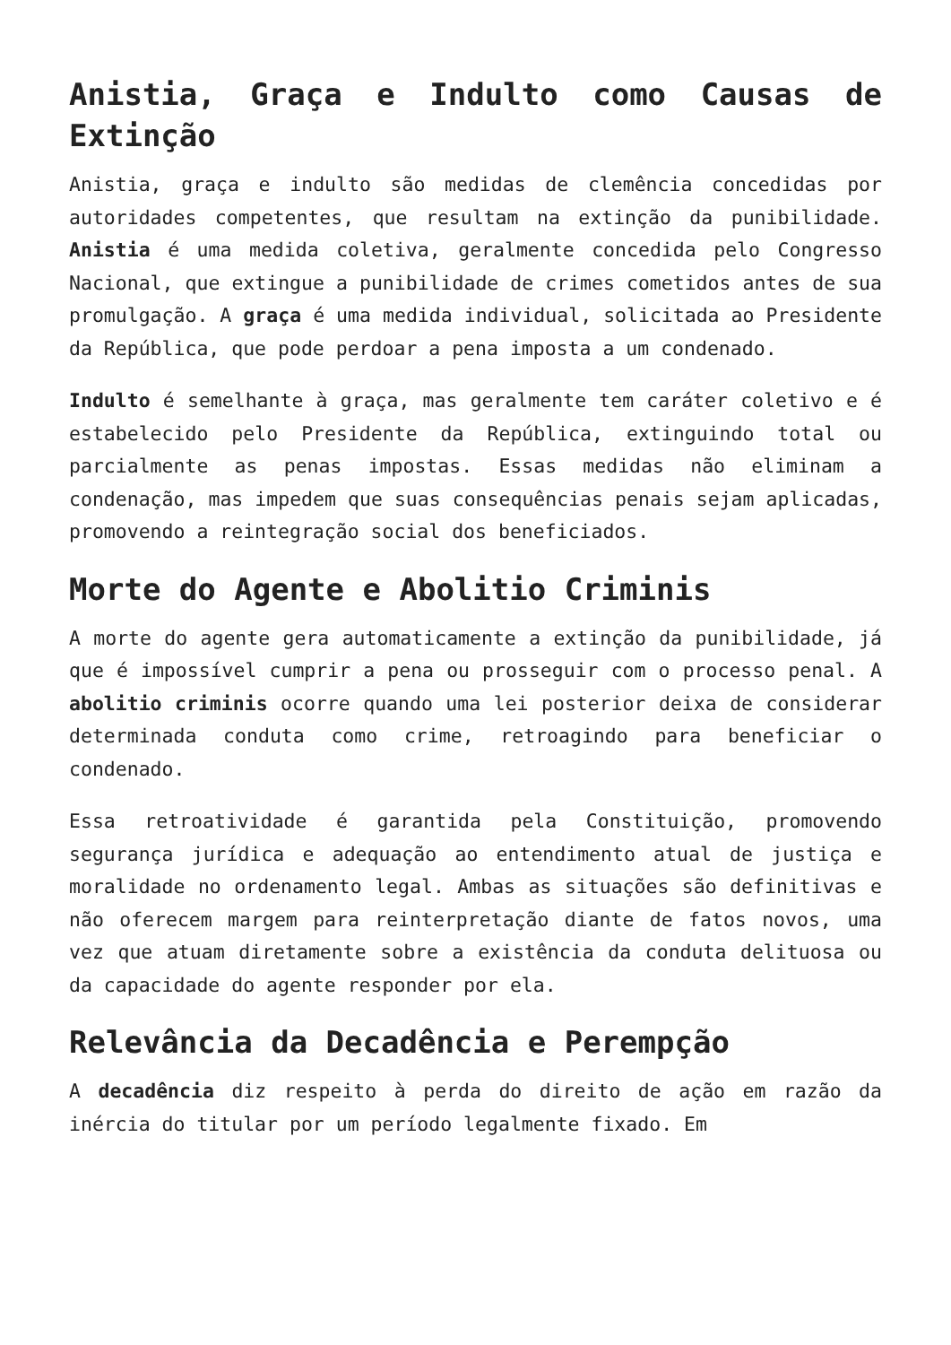Anistia, Graça e Indulto como Causas de Extinção
Anistia, graça e indulto são medidas de clemência concedidas por autoridades competentes, que resultam na extinção da punibilidade. Anistia é uma medida coletiva, geralmente concedida pelo Congresso Nacional, que extingue a punibilidade de crimes cometidos antes de sua promulgação. A graça é uma medida individual, solicitada ao Presidente da República, que pode perdoar a pena imposta a um condenado.
Indulto é semelhante à graça, mas geralmente tem caráter coletivo e é estabelecido pelo Presidente da República, extinguindo total ou parcialmente as penas impostas. Essas medidas não eliminam a condenação, mas impedem que suas consequências penais sejam aplicadas, promovendo a reintegração social dos beneficiados.
Morte do Agente e Abolitio Criminis
A morte do agente gera automaticamente a extinção da punibilidade, já que é impossível cumprir a pena ou prosseguir com o processo penal. A abolitio criminis ocorre quando uma lei posterior deixa de considerar determinada conduta como crime, retroagindo para beneficiar o condenado.
Essa retroatividade é garantida pela Constituição, promovendo segurança jurídica e adequação ao entendimento atual de justiça e moralidade no ordenamento legal. Ambas as situações são definitivas e não oferecem margem para reinterpretação diante de fatos novos, uma vez que atuam diretamente sobre a existência da conduta delituosa ou da capacidade do agente responder por ela.
Relevância da Decadência e Perempção
A decadência diz respeito à perda do direito de ação em razão da inércia do titular por um período legalmente fixado. Em